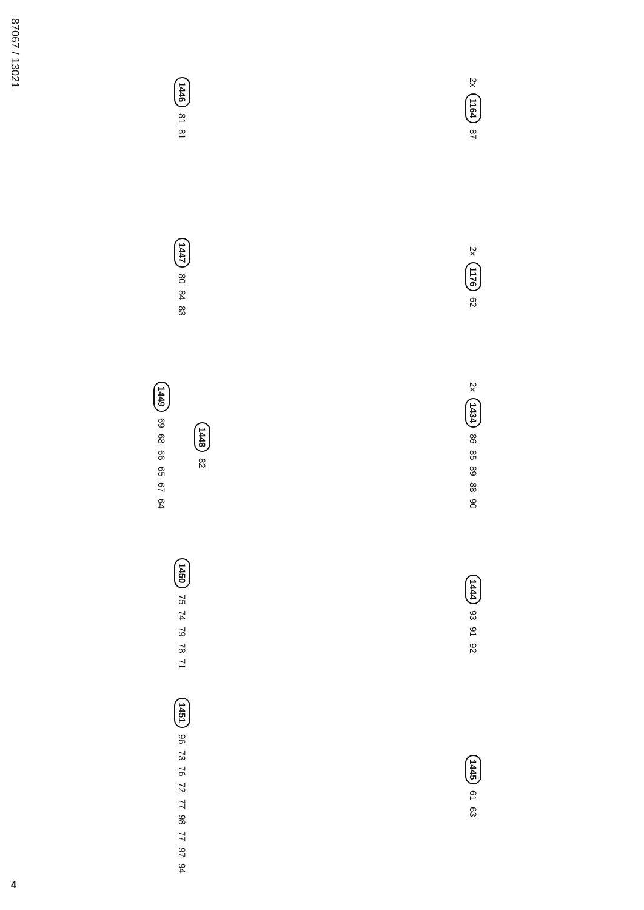87067 / 13021
1446 81 81
2x 1164 87
1447 80 84 83
2x 1176 62
1449 69 68 66 65 67 64
1448 82
2x 1434 86 85 89 88 90
1450 75 74 79 78 71
1444 93 91 92
1451 96 73 76 72 77 98 77 97 94
1445 61 63
4